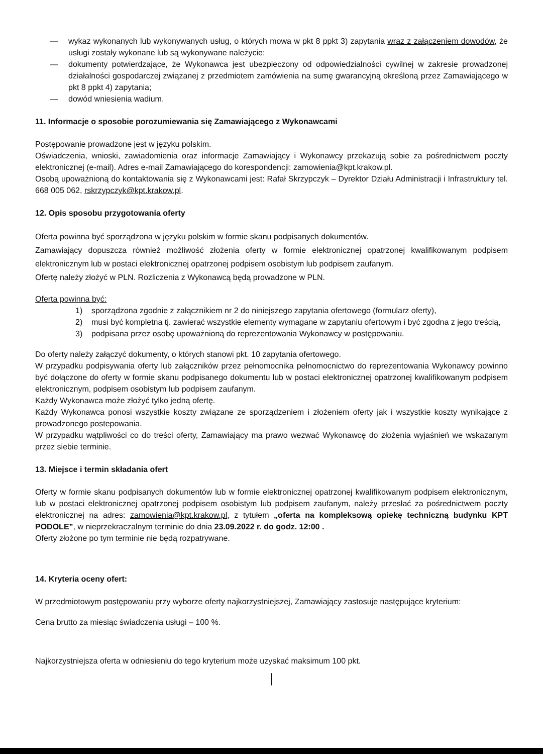— wykaz wykonanych lub wykonywanych usług, o których mowa w pkt 8 ppkt 3) zapytania wraz z załączeniem dowodów, że usługi zostały wykonane lub są wykonywane należycie;
— dokumenty potwierdzające, że Wykonawca jest ubezpieczony od odpowiedzialności cywilnej w zakresie prowadzonej działalności gospodarczej związanej z przedmiotem zamówienia na sumę gwarancyjną określoną przez Zamawiającego w pkt 8 ppkt 4) zapytania;
— dowód wniesienia wadium.
11. Informacje o sposobie porozumiewania się Zamawiającego z Wykonawcami
Postępowanie prowadzone jest w języku polskim.
Oświadczenia, wnioski, zawiadomienia oraz informacje Zamawiający i Wykonawcy przekazują sobie za pośrednictwem poczty elektronicznej (e-mail). Adres e-mail Zamawiającego do korespondencji: zamowienia@kpt.krakow.pl.
Osobą upoważnioną do kontaktowania się z Wykonawcami jest: Rafał Skrzypczyk – Dyrektor Działu Administracji i Infrastruktury tel. 668 005 062, rskrzypczyk@kpt.krakow.pl.
12. Opis sposobu przygotowania oferty
Oferta powinna być sporządzona w języku polskim w formie skanu podpisanych dokumentów.
Zamawiający dopuszcza również możliwość złożenia oferty w formie elektronicznej opatrzonej kwalifikowanym podpisem elektronicznym lub w postaci elektronicznej opatrzonej podpisem osobistym lub podpisem zaufanym.
Ofertę należy złożyć w PLN. Rozliczenia z Wykonawcą będą prowadzone w PLN.
Oferta powinna być:
1) sporządzona zgodnie z załącznikiem nr 2 do niniejszego zapytania ofertowego (formularz oferty),
2) musi być kompletna tj. zawierać wszystkie elementy wymagane w zapytaniu ofertowym i być zgodna z jego treścią,
3) podpisana przez osobę upoważnioną do reprezentowania Wykonawcy w postępowaniu.
Do oferty należy załączyć dokumenty, o których stanowi pkt. 10 zapytania ofertowego.
W przypadku podpisywania oferty lub załączników przez pełnomocnika pełnomocnictwo do reprezentowania Wykonawcy powinno być dołączone do oferty w formie skanu podpisanego dokumentu lub w postaci elektronicznej opatrzonej kwalifikowanym podpisem elektronicznym, podpisem osobistym lub podpisem zaufanym.
Każdy Wykonawca może złożyć tylko jedną ofertę.
Każdy Wykonawca ponosi wszystkie koszty związane ze sporządzeniem i złożeniem oferty jak i wszystkie koszty wynikające z prowadzonego postepowania.
W przypadku wątpliwości co do treści oferty, Zamawiający ma prawo wezwać Wykonawcę do złożenia wyjaśnień we wskazanym przez siebie terminie.
13. Miejsce i termin składania ofert
Oferty w formie skanu podpisanych dokumentów lub w formie elektronicznej opatrzonej kwalifikowanym podpisem elektronicznym, lub w postaci elektronicznej opatrzonej podpisem osobistym lub podpisem zaufanym, należy przesłać za pośrednictwem poczty elektronicznej na adres: zamowienia@kpt.krakow.pl, z tytułem „oferta na kompleksową opiekę techniczną budynku KPT PODOLE”, w nieprzekraczalnym terminie do dnia 23.09.2022 r. do godz. 12:00 .
Oferty złożone po tym terminie nie będą rozpatrywane.
14. Kryteria oceny ofert:
W przedmiotowym postępowaniu przy wyborze oferty najkorzystniejszej, Zamawiający zastosuje następujące kryterium:
Cena brutto za miesiąc świadczenia usługi – 100 %.
Najkorzystniejsza oferta w odniesieniu do tego kryterium może uzyskać maksimum 100 pkt.
|